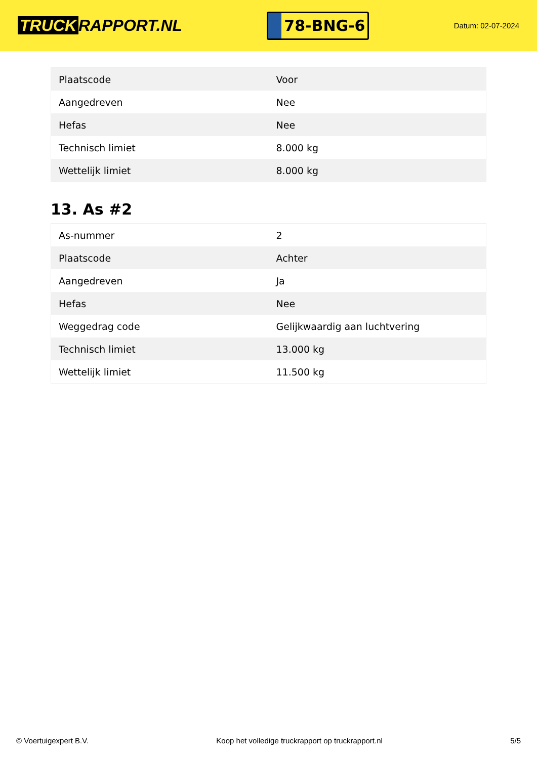TRUCK RAPPORT.NL
78-BNG-6
Datum: 02-07-2024
| Plaatscode | Voor |
| Aangedreven | Nee |
| Hefas | Nee |
| Technisch limiet | 8.000 kg |
| Wettelijk limiet | 8.000 kg |
13. As #2
| As-nummer | 2 |
| Plaatscode | Achter |
| Aangedreven | Ja |
| Hefas | Nee |
| Weggedrag code | Gelijkwaardig aan luchtvering |
| Technisch limiet | 13.000 kg |
| Wettelijk limiet | 11.500 kg |
© Voertuigexpert B.V. Koop het volledige truckrapport op truckrapport.nl 5/5